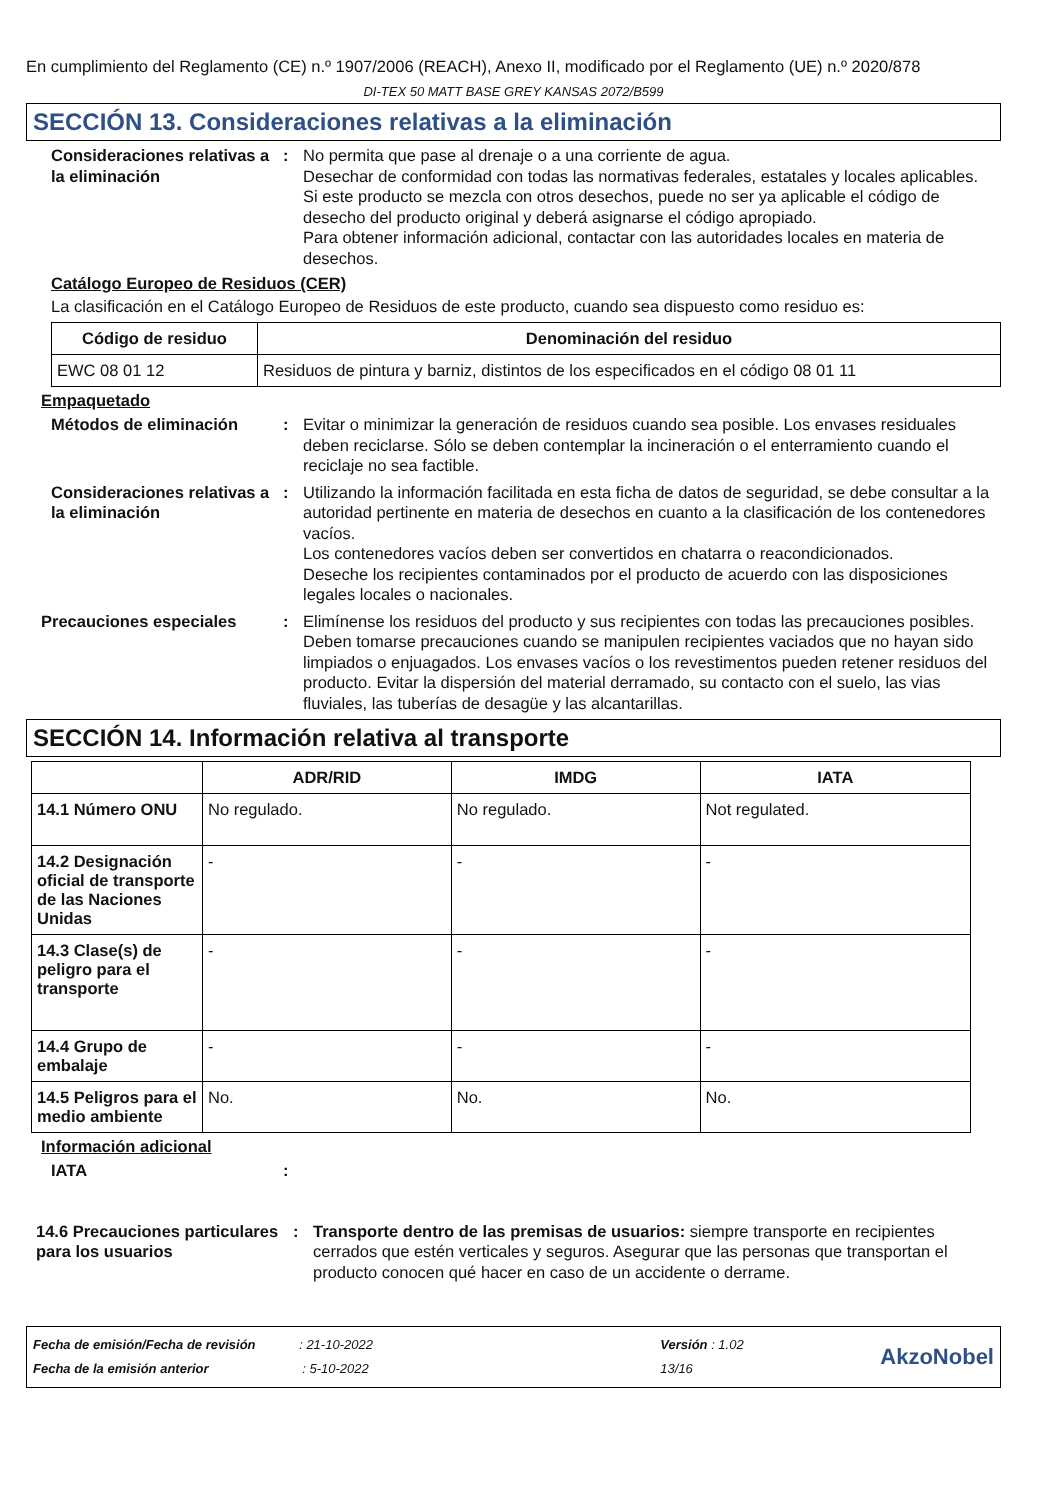En cumplimiento del Reglamento (CE) n.º 1907/2006 (REACH), Anexo II, modificado por el Reglamento (UE) n.º 2020/878
DI-TEX 50 MATT BASE GREY KANSAS 2072/B599
SECCIÓN 13. Consideraciones relativas a la eliminación
Consideraciones relativas a la eliminación
: No permita que pase al drenaje o a una corriente de agua.
Desechar de conformidad con todas las normativas federales, estatales y locales aplicables.
Si este producto se mezcla con otros desechos, puede no ser ya aplicable el código de desecho del producto original y deberá asignarse el código apropiado.
Para obtener información adicional, contactar con las autoridades locales en materia de desechos.
Catálogo Europeo de Residuos (CER)
La clasificación en el Catálogo Europeo de Residuos de este producto, cuando sea dispuesto como residuo es:
| Código de residuo | Denominación del residuo |
| --- | --- |
| EWC 08 01 12 | Residuos de pintura y barniz, distintos de los especificados en el código 08 01 11 |
Empaquetado
Métodos de eliminación : Evitar o minimizar la generación de residuos cuando sea posible. Los envases residuales deben reciclarse. Sólo se deben contemplar la incineración o el enterramiento cuando el reciclaje no sea factible.
Consideraciones relativas a la eliminación
: Utilizando la información facilitada en esta ficha de datos de seguridad, se debe consultar a la autoridad pertinente en materia de desechos en cuanto a la clasificación de los contenedores vacíos.
Los contenedores vacíos deben ser convertidos en chatarra o reacondicionados.
Deseche los recipientes contaminados por el producto de acuerdo con las disposiciones legales locales o nacionales.
Precauciones especiales : Elimínense los residuos del producto y sus recipientes con todas las precauciones posibles. Deben tomarse precauciones cuando se manipulen recipientes vaciados que no hayan sido limpiados o enjuagados. Los envases vacíos o los revestimentos pueden retener residuos del producto. Evitar la dispersión del material derramado, su contacto con el suelo, las vias fluviales, las tuberías de desagüe y las alcantarillas.
SECCIÓN 14. Información relativa al transporte
| | ADR/RID | IMDG | IATA |
| --- | --- | --- | --- |
| 14.1 Número ONU | No regulado. | No regulado. | Not regulated. |
| 14.2 Designación oficial de transporte de las Naciones Unidas | - | - | - |
| 14.3 Clase(s) de peligro para el transporte | - | - | - |
| 14.4 Grupo de embalaje | - | - | - |
| 14.5 Peligros para el medio ambiente | No. | No. | No. |
Información adicional
IATA :
14.6 Precauciones particulares para los usuarios
: Transporte dentro de las premisas de usuarios: siempre transporte en recipientes cerrados que estén verticales y seguros. Asegurar que las personas que transportan el producto conocen qué hacer en caso de un accidente o derrame.
Fecha de emisión/Fecha de revisión : 21-10-2022
Fecha de la emisión anterior : 5-10-2022
Versión : 1.02
13/16
AkzoNobel